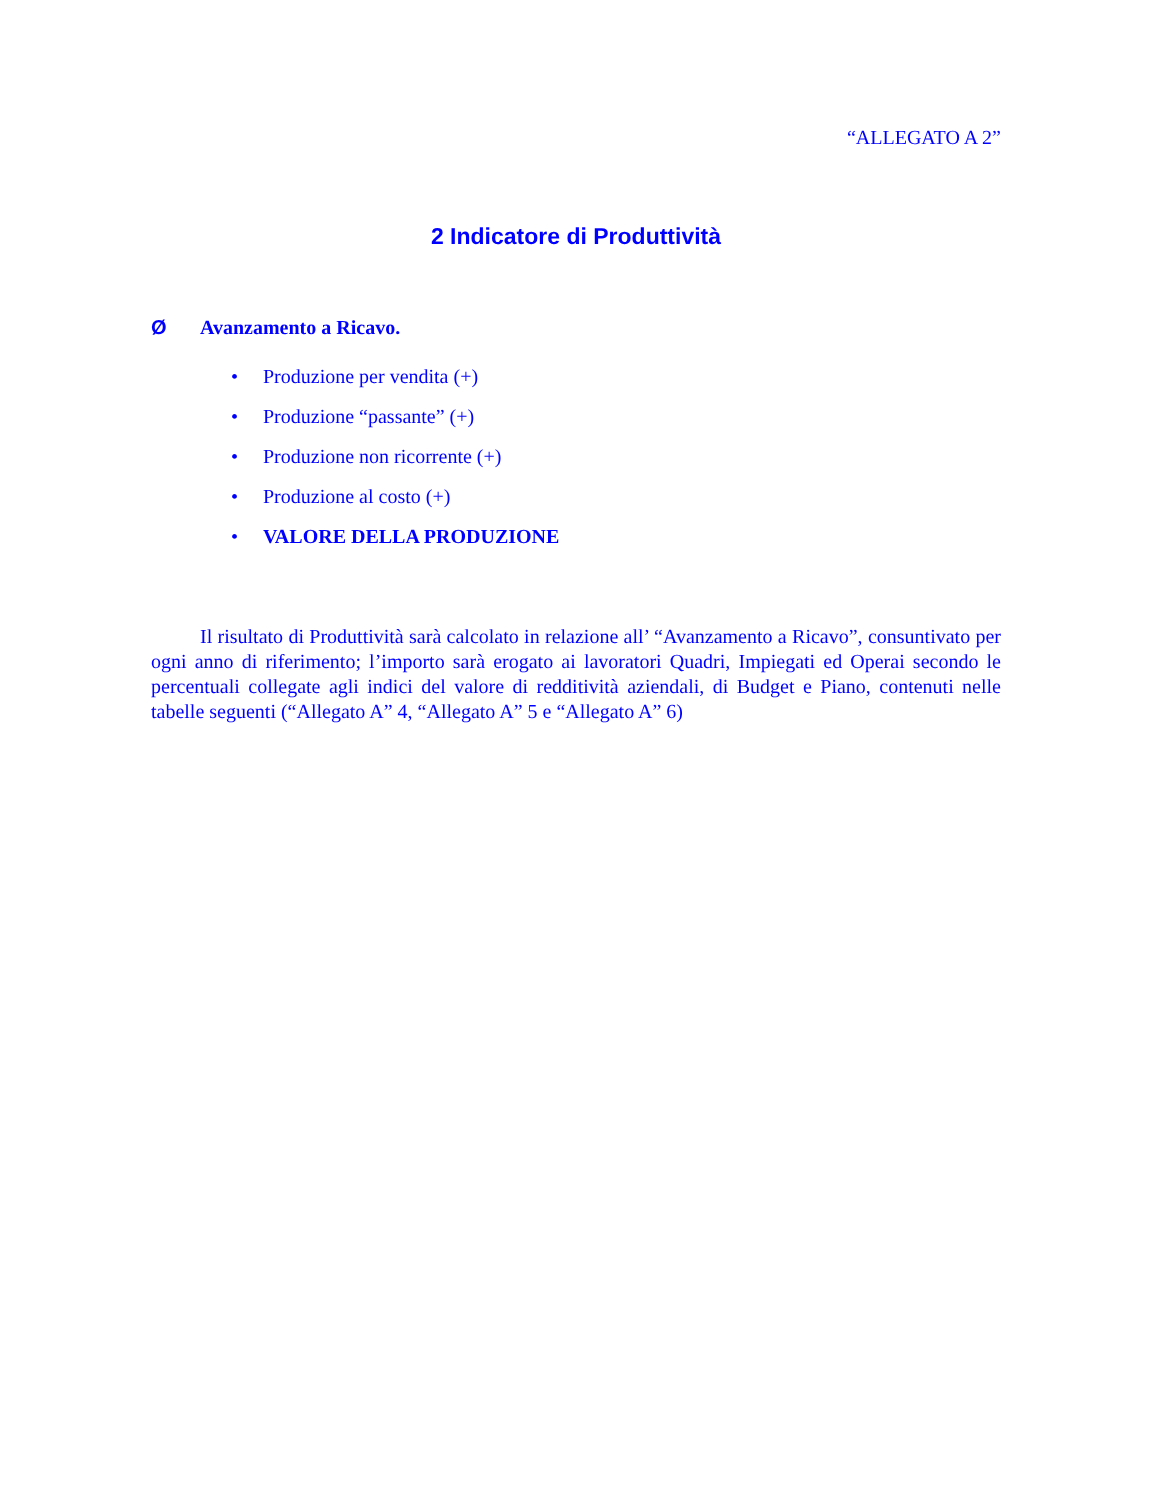“ALLEGATO A 2”
2 Indicatore di Produttività
Ø Avanzamento a Ricavo.
• Produzione per vendita (+)
• Produzione “passante” (+)
• Produzione non ricorrente (+)
• Produzione al costo (+)
• VALORE DELLA PRODUZIONE
Il risultato di Produttività sarà calcolato in relazione all’ “Avanzamento a Ricavo”, consuntivato per ogni anno di riferimento; l’importo sarà erogato ai lavoratori Quadri, Impiegati ed Operai secondo le percentuali collegate agli indici del valore di redditività aziendali, di Budget e Piano, contenuti nelle tabelle seguenti (“Allegato A” 4, “Allegato A” 5 e “Allegato A” 6)